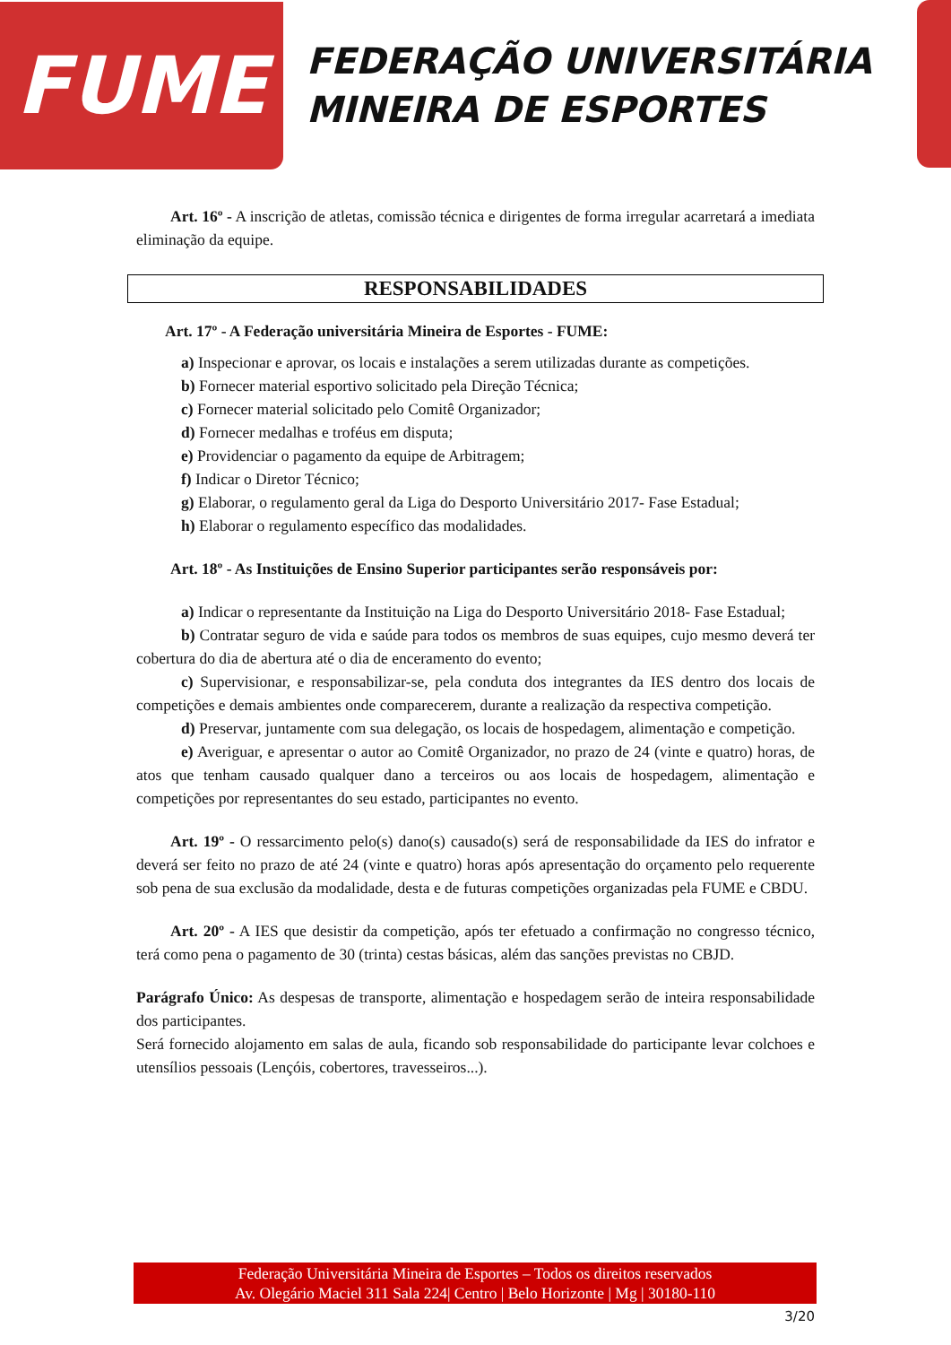FUME
FEDERAÇÃO UNIVERSITÁRIA
MINEIRA DE ESPORTES
Art. 16º - A inscrição de atletas, comissão técnica e dirigentes de forma irregular acarretará a imediata eliminação da equipe.
RESPONSABILIDADES
Art. 17º - A Federação universitária Mineira de Esportes - FUME:
a) Inspecionar e aprovar, os locais e instalações a serem utilizadas durante as competições.
b) Fornecer material esportivo solicitado pela Direção Técnica;
c) Fornecer material solicitado pelo Comitê Organizador;
d) Fornecer medalhas e troféus em disputa;
e) Providenciar o pagamento da equipe de Arbitragem;
f) Indicar o Diretor Técnico;
g) Elaborar, o regulamento geral da Liga do Desporto Universitário 2017- Fase Estadual;
h) Elaborar o regulamento específico das modalidades.
Art. 18º - As Instituições de Ensino Superior participantes serão responsáveis por:
a) Indicar o representante da Instituição na Liga do Desporto Universitário 2018- Fase Estadual;
b) Contratar seguro de vida e saúde para todos os membros de suas equipes, cujo mesmo deverá ter cobertura do dia de abertura até o dia de enceramento do evento;
c) Supervisionar, e responsabilizar-se, pela conduta dos integrantes da IES dentro dos locais de competições e demais ambientes onde comparecerem, durante a realização da respectiva competição.
d) Preservar, juntamente com sua delegação, os locais de hospedagem, alimentação e competição.
e) Averiguar, e apresentar o autor ao Comitê Organizador, no prazo de 24 (vinte e quatro) horas, de atos que tenham causado qualquer dano a terceiros ou aos locais de hospedagem, alimentação e competições por representantes do seu estado, participantes no evento.
Art. 19º - O ressarcimento pelo(s) dano(s) causado(s) será de responsabilidade da IES do infrator e deverá ser feito no prazo de até 24 (vinte e quatro) horas após apresentação do orçamento pelo requerente sob pena de sua exclusão da modalidade, desta e de futuras competições organizadas pela FUME e CBDU.
Art. 20º - A IES que desistir da competição, após ter efetuado a confirmação no congresso técnico, terá como pena o pagamento de 30 (trinta) cestas básicas, além das sanções previstas no CBJD.
Parágrafo Único: As despesas de transporte, alimentação e hospedagem serão de inteira responsabilidade dos participantes.
Será fornecido alojamento em salas de aula, ficando sob responsabilidade do participante levar colchoes e utensílios pessoais (Lençóis, cobertores, travesseiros...).
Federação Universitária Mineira de Esportes – Todos os direitos reservados
Av. Olegário Maciel 311 Sala 224| Centro | Belo Horizonte | Mg | 30180-110
3/20